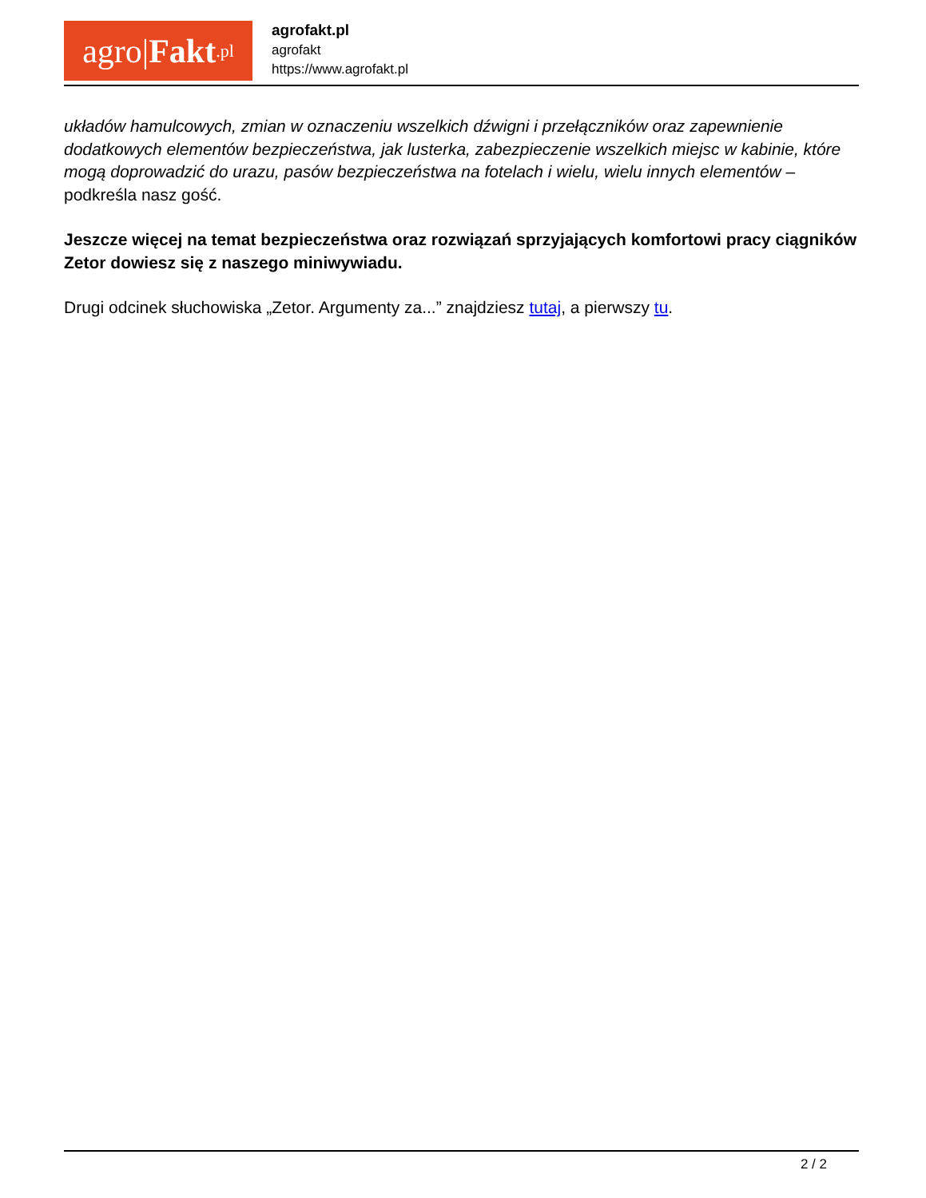agro| Fakt.pl
agrofakt.pl
agrofakt
https://www.agrofakt.pl
układów hamulcowych, zmian w oznaczeniu wszelkich dźwigni i przełączników oraz zapewnienie dodatkowych elementów bezpieczeństwa, jak lusterka, zabezpieczenie wszelkich miejsc w kabinie, które mogą doprowadzić do urazu, pasów bezpieczeństwa na fotelach i wielu, wielu innych elementów – podkreśla nasz gość.
Jeszcze więcej na temat bezpieczeństwa oraz rozwiązań sprzyjających komfortowi pracy ciągników Zetor dowiesz się z naszego miniwywiadu.
Drugi odcinek słuchowiska „Zetor. Argumenty za...” znajdziesz tutaj, a pierwszy tu.
2 / 2